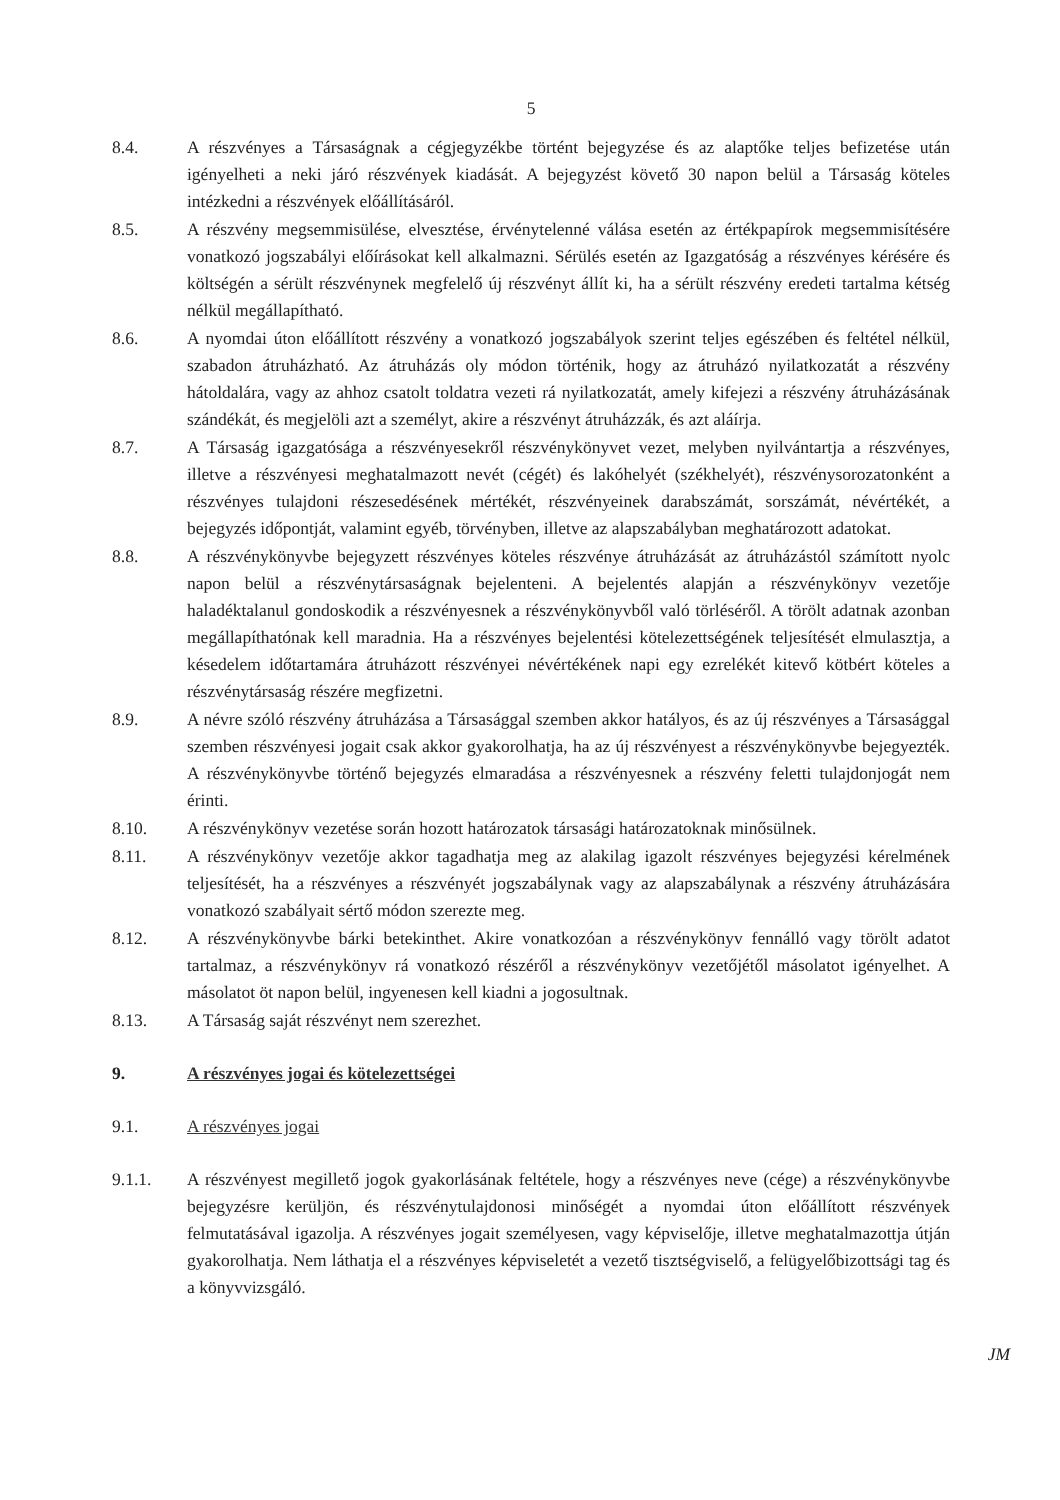5
8.4. A részvényes a Társaságnak a cégjegyzékbe történt bejegyzése és az alaptőke teljes befizetése után igényelheti a neki járó részvények kiadását. A bejegyzést követő 30 napon belül a Társaság köteles intézkedni a részvények előállításáról.
8.5. A részvény megsemmisülése, elvesztése, érvénytelenné válása esetén az értékpapírok megsemmisítésére vonatkozó jogszabályi előírásokat kell alkalmazni. Sérülés esetén az Igazgatóság a részvényes kérésére és költségén a sérült részvénynek megfelelő új részvényt állít ki, ha a sérült részvény eredeti tartalma kétség nélkül megállapítható.
8.6. A nyomdai úton előállított részvény a vonatkozó jogszabályok szerint teljes egészében és feltétel nélkül, szabadon átruházható. Az átruházás oly módon történik, hogy az átruházó nyilatkozatát a részvény hátoldalára, vagy az ahhoz csatolt toldatra vezeti rá nyilatkozatát, amely kifejezi a részvény átruházásának szándékát, és megjelöli azt a személyt, akire a részvényt átruházzák, és azt aláírja.
8.7. A Társaság igazgatósága a részvényesekről részvénykönyvet vezet, melyben nyilvántartja a részvényes, illetve a részvényesi meghatalmazott nevét (cégét) és lakóhelyét (székhelyét), részvénysorozatonként a részvényes tulajdoni részesedésének mértékét, részvényeinek darabszámát, sorszámát, névértékét, a bejegyzés időpontját, valamint egyéb, törvényben, illetve az alapszabályban meghatározott adatokat.
8.8. A részvénykönyvbe bejegyzett részvényes köteles részvénye átruházását az átruházástól számított nyolc napon belül a részvénytársaságnak bejelenteni. A bejelentés alapján a részvénykönyv vezetője haladéktalanul gondoskodik a részvényesnek a részvénykönyvből való törléséről. A törölt adatnak azonban megállapíthatónak kell maradnia. Ha a részvényes bejelentési kötelezettségének teljesítését elmulasztja, a késedelem időtartamára átruházott részvényei névértékének napi egy ezrelékét kitevő kötbért köteles a részvénytársaság részére megfizetni.
8.9. A névre szóló részvény átruházása a Társasággal szemben akkor hatályos, és az új részvényes a Társasággal szemben részvényesi jogait csak akkor gyakorolhatja, ha az új részvényest a részvénykönyvbe bejegyezték. A részvénykönyvbe történő bejegyzés elmaradása a részvényesnek a részvény feletti tulajdonjogát nem érinti.
8.10. A részvénykönyv vezetése során hozott határozatok társasági határozatoknak minősülnek.
8.11. A részvénykönyv vezetője akkor tagadhatja meg az alakilag igazolt részvényes bejegyzési kérelmének teljesítését, ha a részvényes a részvényét jogszabálynak vagy az alapszabálynak a részvény átruházására vonatkozó szabályait sértő módon szerezte meg.
8.12. A részvénykönyvbe bárki betekinthet. Akire vonatkozóan a részvénykönyv fennálló vagy törölt adatot tartalmaz, a részvénykönyv rá vonatkozó részéről a részvénykönyv vezetőjétől másolatot igényelhet. A másolatot öt napon belül, ingyenesen kell kiadni a jogosultnak.
8.13. A Társaság saját részvényt nem szerezhet.
9. A részvényes jogai és kötelezettségei
9.1. A részvényes jogai
9.1.1. A részvényest megillető jogok gyakorlásának feltétele, hogy a részvényes neve (cége) a részvénykönyvbe bejegyzésre kerüljön, és részvénytulajdonosi minőségét a nyomdai úton előállított részvények felmutatásával igazolja. A részvényes jogait személyesen, vagy képviselője, illetve meghatalmazottja útján gyakorolhatja. Nem láthatja el a részvényes képviseletét a vezető tisztségviselő, a felügyelőbizottsági tag és a könyvvizsgáló.
JM